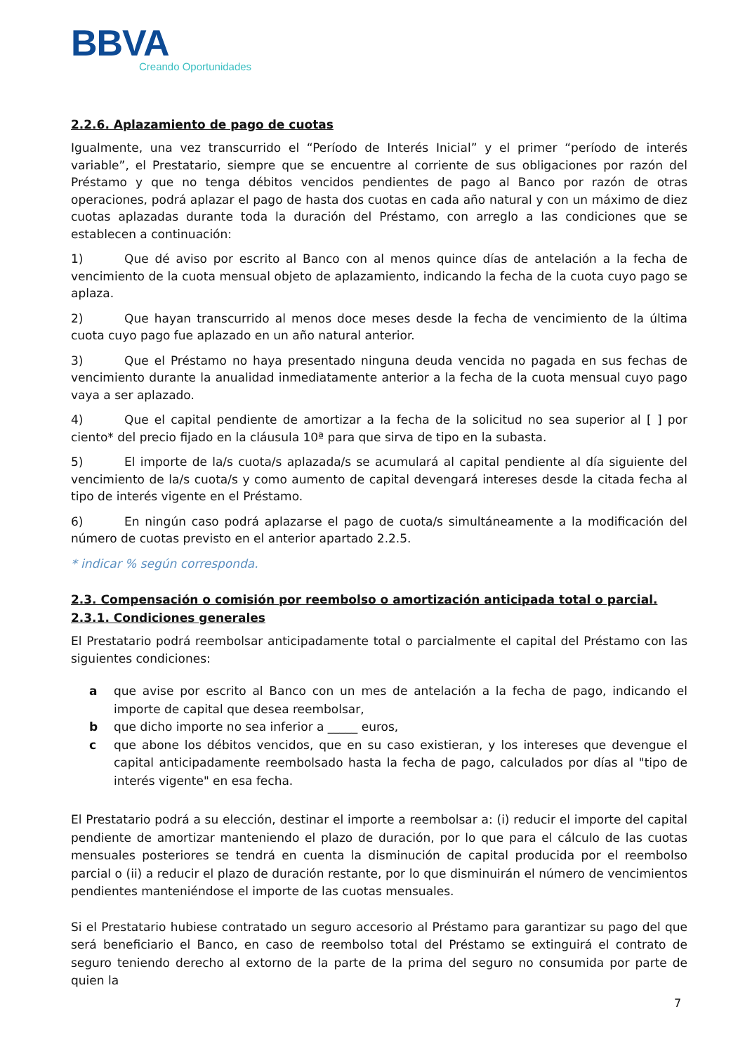BBVA
Creando Oportunidades
2.2.6. Aplazamiento de pago de cuotas
Igualmente, una vez transcurrido el “Período de Interés Inicial” y el primer “período de interés variable”, el Prestatario, siempre que se encuentre al corriente de sus obligaciones por razón del Préstamo y que no tenga débitos vencidos pendientes de pago al Banco por razón de otras operaciones, podrá aplazar el pago de hasta dos cuotas en cada año natural y con un máximo de diez cuotas aplazadas durante toda la duración del Préstamo, con arreglo a las condiciones que se establecen a continuación:
1) Que dé aviso por escrito al Banco con al menos quince días de antelación a la fecha de vencimiento de la cuota mensual objeto de aplazamiento, indicando la fecha de la cuota cuyo pago se aplaza.
2) Que hayan transcurrido al menos doce meses desde la fecha de vencimiento de la última cuota cuyo pago fue aplazado en un año natural anterior.
3) Que el Préstamo no haya presentado ninguna deuda vencida no pagada en sus fechas de vencimiento durante la anualidad inmediatamente anterior a la fecha de la cuota mensual cuyo pago vaya a ser aplazado.
4) Que el capital pendiente de amortizar a la fecha de la solicitud no sea superior al [ ] por ciento* del precio fijado en la cláusula 10ª para que sirva de tipo en la subasta.
5) El importe de la/s cuota/s aplazada/s se acumulará al capital pendiente al día siguiente del vencimiento de la/s cuota/s y como aumento de capital devengará intereses desde la citada fecha al tipo de interés vigente en el Préstamo.
6) En ningún caso podrá aplazarse el pago de cuota/s simultáneamente a la modificación del número de cuotas previsto en el anterior apartado 2.2.5.
* indicar % según corresponda.
2.3. Compensación o comisión por reembolso o amortización anticipada total o parcial.
2.3.1. Condiciones generales
El Prestatario podrá reembolsar anticipadamente total o parcialmente el capital del Préstamo con las siguientes condiciones:
a que avise por escrito al Banco con un mes de antelación a la fecha de pago, indicando el importe de capital que desea reembolsar,
b que dicho importe no sea inferior a _____ euros,
c que abone los débitos vencidos, que en su caso existieran, y los intereses que devengue el capital anticipadamente reembolsado hasta la fecha de pago, calculados por días al "tipo de interés vigente" en esa fecha.
El Prestatario podrá a su elección, destinar el importe a reembolsar a: (i) reducir el importe del capital pendiente de amortizar manteniendo el plazo de duración, por lo que para el cálculo de las cuotas mensuales posteriores se tendrá en cuenta la disminución de capital producida por el reembolso parcial o (ii) a reducir el plazo de duración restante, por lo que disminuirán el número de vencimientos pendientes manteniéndose el importe de las cuotas mensuales.
Si el Prestatario hubiese contratado un seguro accesorio al Préstamo para garantizar su pago del que será beneficiario el Banco, en caso de reembolso total del Préstamo se extinguirá el contrato de seguro teniendo derecho al extorno de la parte de la prima del seguro no consumida por parte de quien la
7